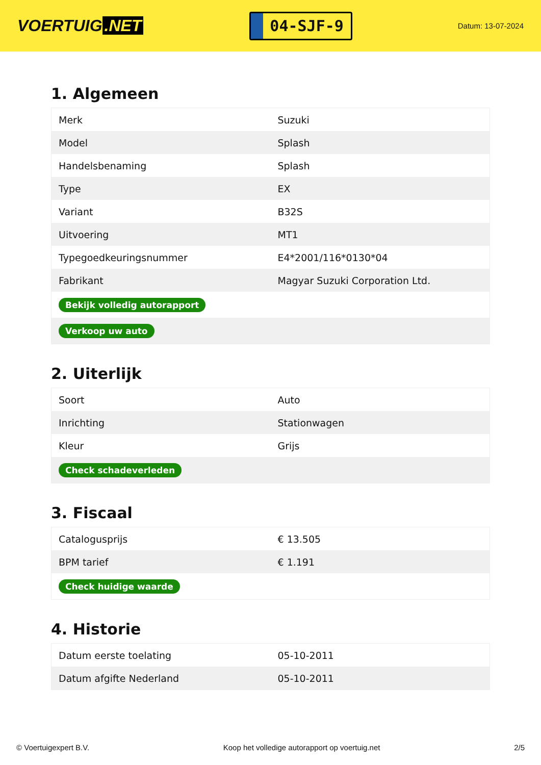VOERTUIG.NET
04-SJF-9
Datum: 13-07-2024
1. Algemeen
| Merk | Suzuki |
| Model | Splash |
| Handelsbenaming | Splash |
| Type | EX |
| Variant | B32S |
| Uitvoering | MT1 |
| Typegoedkeuringsnummer | E4*2001/116*0130*04 |
| Fabrikant | Magyar Suzuki Corporation Ltd. |
| Bekijk volledig autorapport | |
| Verkoop uw auto | |
2. Uiterlijk
| Soort | Auto |
| Inrichting | Stationwagen |
| Kleur | Grijs |
| Check schadeverleden | |
3. Fiscaal
| Catalogusprijs | € 13.505 |
| BPM tarief | € 1.191 |
| Check huidige waarde | |
4. Historie
| Datum eerste toelating | 05-10-2011 |
| Datum afgifte Nederland | 05-10-2011 |
© Voertuigexpert B.V. Koop het volledige autorapport op voertuig.net 2/5